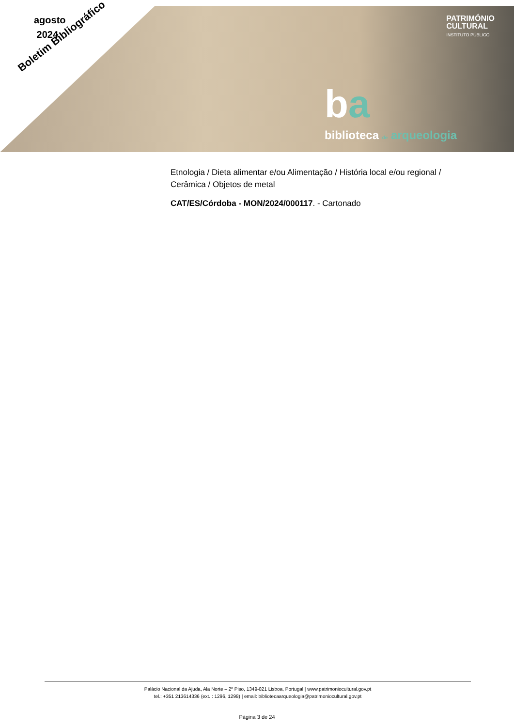agosto
2024
Boletim Bibliográfico
PATRIMÓNIO
CULTURAL
INSTITUTO PÚBLICO
ba
biblioteca de arqueologia
Etnologia / Dieta alimentar e/ou Alimentação / História local e/ou regional / Cerâmica / Objetos de metal
CAT/ES/Córdoba - MON/2024/000117. - Cartonado
Palácio Nacional da Ajuda, Ala Norte – 2º Piso, 1349-021 Lisboa, Portugal | www.patrimoniocultural.gov.pt
tel.: +351 213614336 (ext. : 1296, 1298) | email: bibliotecaarqueologia@patrimoniocultural.gov.pt
Página 3 de 24